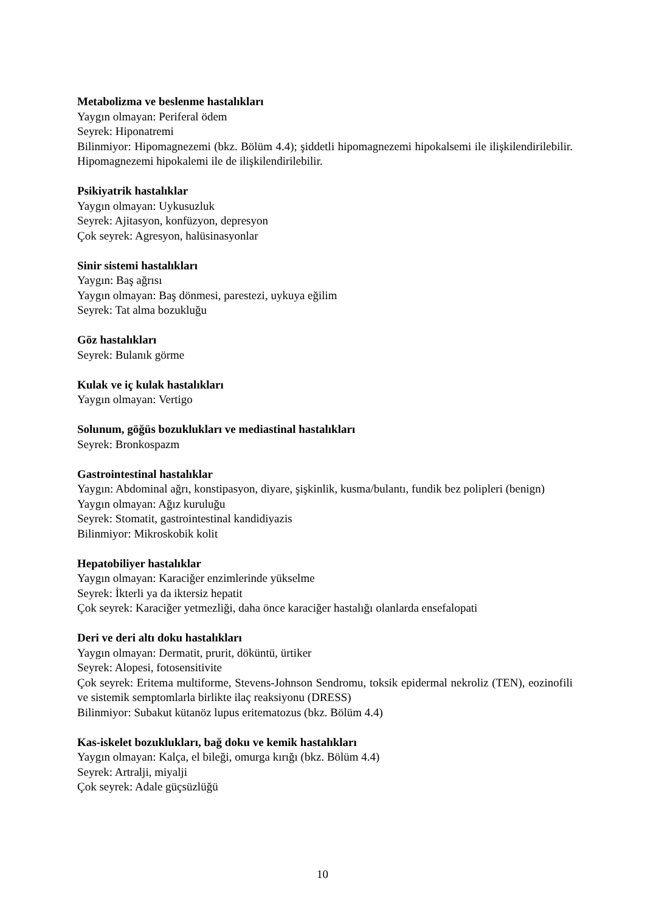Metabolizma ve beslenme hastalıkları
Yaygın olmayan: Periferal ödem
Seyrek: Hiponatremi
Bilinmiyor: Hipomagnezemi (bkz. Bölüm 4.4); şiddetli hipomagnezemi hipokalsemi ile ilişkilendirilebilir. Hipomagnezemi hipokalemi ile de ilişkilendirilebilir.
Psikiyatrik hastalıklar
Yaygın olmayan: Uykusuzluk
Seyrek: Ajitasyon, konfüzyon, depresyon
Çok seyrek: Agresyon, halüsinasyonlar
Sinir sistemi hastalıkları
Yaygın: Baş ağrısı
Yaygın olmayan: Baş dönmesi, parestezi, uykuya eğilim
Seyrek: Tat alma bozukluğu
Göz hastalıkları
Seyrek: Bulanık görme
Kulak ve iç kulak hastalıkları
Yaygın olmayan: Vertigo
Solunum, göğüs bozuklukları ve mediastinal hastalıkları
Seyrek: Bronkospazm
Gastrointestinal hastalıklar
Yaygın: Abdominal ağrı, konstipasyon, diyare, şişkinlik, kusma/bulantı, fundik bez polipleri (benign)
Yaygın olmayan: Ağız kuruluğu
Seyrek: Stomatit, gastrointestinal kandidiyazis
Bilinmiyor: Mikroskobik kolit
Hepatobiliyer hastalıklar
Yaygın olmayan: Karaciğer enzimlerinde yükselme
Seyrek: İkterli ya da iktersiz hepatit
Çok seyrek: Karaciğer yetmezliği, daha önce karaciğer hastalığı olanlarda ensefalopati
Deri ve deri altı doku hastalıkları
Yaygın olmayan: Dermatit, prurit, döküntü, ürtiker
Seyrek: Alopesi, fotosensitivite
Çok seyrek: Eritema multiforme, Stevens-Johnson Sendromu, toksik epidermal nekroliz (TEN), eozinofili ve sistemik semptomlarla birlikte ilaç reaksiyonu (DRESS)
Bilinmiyor: Subakut kütanöz lupus eritematozus (bkz. Bölüm 4.4)
Kas-iskelet bozuklukları, bağ doku ve kemik hastalıkları
Yaygın olmayan: Kalça, el bileği, omurga kırığı (bkz. Bölüm 4.4)
Seyrek: Artralji, miyalji
Çok seyrek: Adale güçsüzlüğü
10